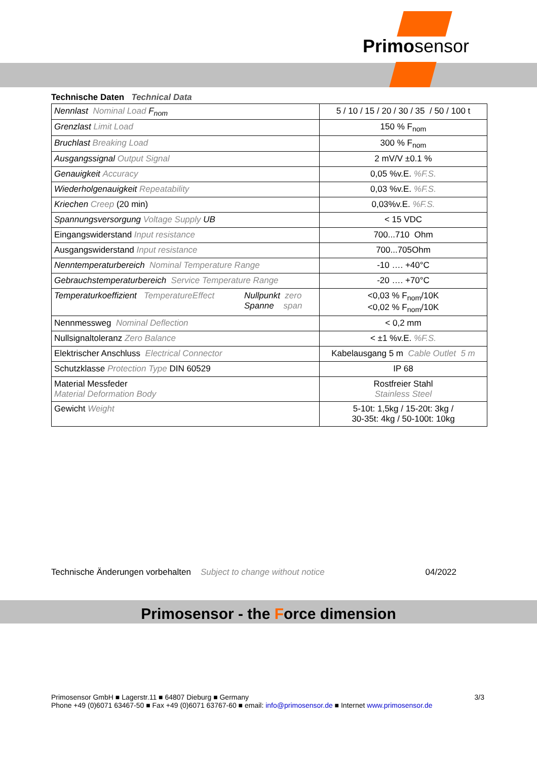Primosensor
Technische Daten Technical Data
| Nennlast Nominal Load F<sub>nom</sub> | 5 / 10 / 15 / 20 / 30 / 35 / 50 / 100 t |
| Grenzlast Limit Load | 150 % F<sub>nom</sub> |
| Bruchlast Breaking Load | 300 % F<sub>nom</sub> |
| Ausgangssignal Output Signal | 2 mV/V ±0.1 % |
| Genauigkeit Accuracy | 0,05 %v.E. %F.S. |
| Wiederholgenauigkeit Repeatability | 0,03 %v.E. %F.S. |
| Kriechen Creep (20 min) | 0,03%v.E. %F.S. |
| Spannungsversorgung Voltage Supply UB | < 15 VDC |
| Eingangswiderstand Input resistance | 700...710 Ohm |
| Ausgangswiderstand Input resistance | 700...705Ohm |
| Nenntemperaturbereich Nominal Temperature Range | -10 …. +40°C |
| Gebrauchstemperaturbereich Service Temperature Range | -20 …. +70°C |
| Temperaturkoeffizient TemperatureEffect Nullpunkt zero Spanne span | <0,03 % F<sub>nom</sub>/10K <0,02 % F<sub>nom</sub>/10K |
| Nennmessweg Nominal Deflection | < 0,2 mm |
| Nullsignaltoleranz Zero Balance | < ±1 %v.E. %F.S. |
| Elektrischer Anschluss Electrical Connector | Kabelausgang 5 m Cable Outlet 5 m |
| Schutzklasse Protection Type DIN 60529 | IP 68 |
| Material Messfeder Material Deformation Body | Rostfreier Stahl Stainless Steel |
| Gewicht Weight | 5-10t: 1,5kg / 15-20t: 3kg / 30-35t: 4kg / 50-100t: 10kg |
Technische Änderungen vorbehalten Subject to change without notice 04/2022
Primosensor - the Force dimension
Primosensor GmbH ■ Lagerstr.11 ■ 64807 Dieburg ■ Germany 3/3
Phone +49 (0)6071 63467-50 ■ Fax +49 (0)6071 63767-60 ■ email: info@primosensor.de ■ Internet www.primosensor.de